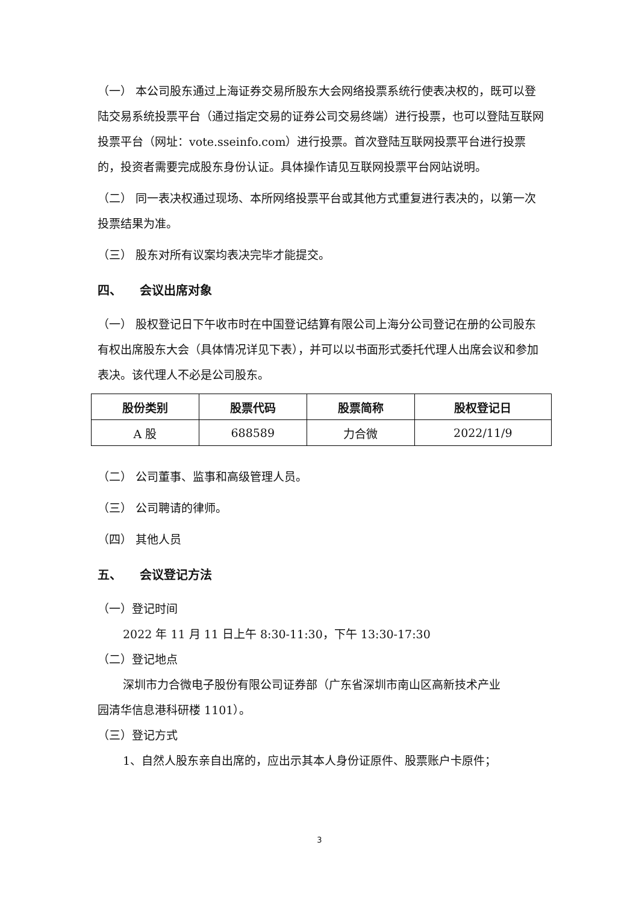（一） 本公司股东通过上海证券交易所股东大会网络投票系统行使表决权的，既可以登陆交易系统投票平台（通过指定交易的证券公司交易终端）进行投票，也可以登陆互联网投票平台（网址：vote.sseinfo.com）进行投票。首次登陆互联网投票平台进行投票的，投资者需要完成股东身份认证。具体操作请见互联网投票平台网站说明。
（二） 同一表决权通过现场、本所网络投票平台或其他方式重复进行表决的，以第一次投票结果为准。
（三） 股东对所有议案均表决完毕才能提交。
四、　　会议出席对象
（一） 股权登记日下午收市时在中国登记结算有限公司上海分公司登记在册的公司股东有权出席股东大会（具体情况详见下表），并可以以书面形式委托代理人出席会议和参加表决。该代理人不必是公司股东。
| 股份类别 | 股票代码 | 股票简称 | 股权登记日 |
| --- | --- | --- | --- |
| A 股 | 688589 | 力合微 | 2022/11/9 |
（二） 公司董事、监事和高级管理人员。
（三） 公司聘请的律师。
（四） 其他人员
五、　　会议登记方法
（一）登记时间
2022 年 11 月 11 日上午 8:30-11:30，下午 13:30-17:30
（二）登记地点
深圳市力合微电子股份有限公司证券部（广东省深圳市南山区高新技术产业
园清华信息港科研楼 1101）。
（三）登记方式
1、自然人股东亲自出席的，应出示其本人身份证原件、股票账户卡原件；
3